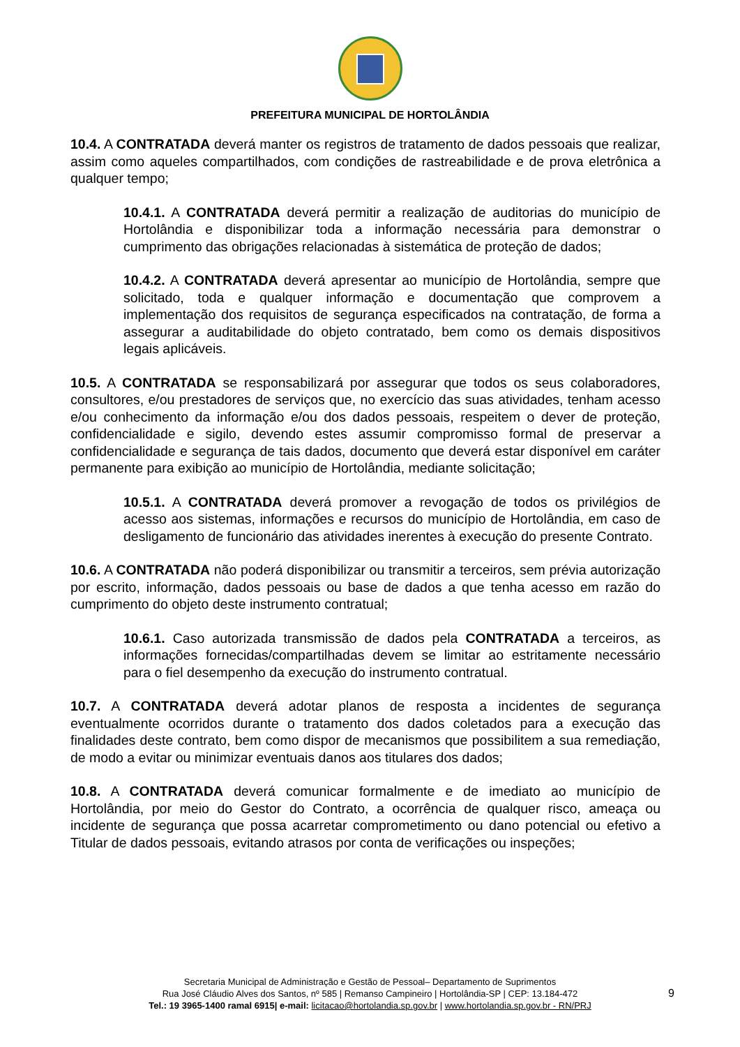PREFEITURA MUNICIPAL DE HORTOLÂNDIA
10.4. A CONTRATADA deverá manter os registros de tratamento de dados pessoais que realizar, assim como aqueles compartilhados, com condições de rastreabilidade e de prova eletrônica a qualquer tempo;
10.4.1. A CONTRATADA deverá permitir a realização de auditorias do município de Hortolândia e disponibilizar toda a informação necessária para demonstrar o cumprimento das obrigações relacionadas à sistemática de proteção de dados;
10.4.2. A CONTRATADA deverá apresentar ao município de Hortolândia, sempre que solicitado, toda e qualquer informação e documentação que comprovem a implementação dos requisitos de segurança especificados na contratação, de forma a assegurar a auditabilidade do objeto contratado, bem como os demais dispositivos legais aplicáveis.
10.5. A CONTRATADA se responsabilizará por assegurar que todos os seus colaboradores, consultores, e/ou prestadores de serviços que, no exercício das suas atividades, tenham acesso e/ou conhecimento da informação e/ou dos dados pessoais, respeitem o dever de proteção, confidencialidade e sigilo, devendo estes assumir compromisso formal de preservar a confidencialidade e segurança de tais dados, documento que deverá estar disponível em caráter permanente para exibição ao município de Hortolândia, mediante solicitação;
10.5.1. A CONTRATADA deverá promover a revogação de todos os privilégios de acesso aos sistemas, informações e recursos do município de Hortolândia, em caso de desligamento de funcionário das atividades inerentes à execução do presente Contrato.
10.6. A CONTRATADA não poderá disponibilizar ou transmitir a terceiros, sem prévia autorização por escrito, informação, dados pessoais ou base de dados a que tenha acesso em razão do cumprimento do objeto deste instrumento contratual;
10.6.1. Caso autorizada transmissão de dados pela CONTRATADA a terceiros, as informações fornecidas/compartilhadas devem se limitar ao estritamente necessário para o fiel desempenho da execução do instrumento contratual.
10.7. A CONTRATADA deverá adotar planos de resposta a incidentes de segurança eventualmente ocorridos durante o tratamento dos dados coletados para a execução das finalidades deste contrato, bem como dispor de mecanismos que possibilitem a sua remediação, de modo a evitar ou minimizar eventuais danos aos titulares dos dados;
10.8. A CONTRATADA deverá comunicar formalmente e de imediato ao município de Hortolândia, por meio do Gestor do Contrato, a ocorrência de qualquer risco, ameaça ou incidente de segurança que possa acarretar comprometimento ou dano potencial ou efetivo a Titular de dados pessoais, evitando atrasos por conta de verificações ou inspeções;
Secretaria Municipal de Administração e Gestão de Pessoal– Departamento de Suprimentos
Rua José Cláudio Alves dos Santos, nº 585 | Remanso Campineiro | Hortolândia-SP | CEP: 13.184-472
Tel.: 19 3965-1400 ramal 6915| e-mail: licitacao@hortolandia.sp.gov.br | www.hortolandia.sp.gov.br - RN/PRJ
9